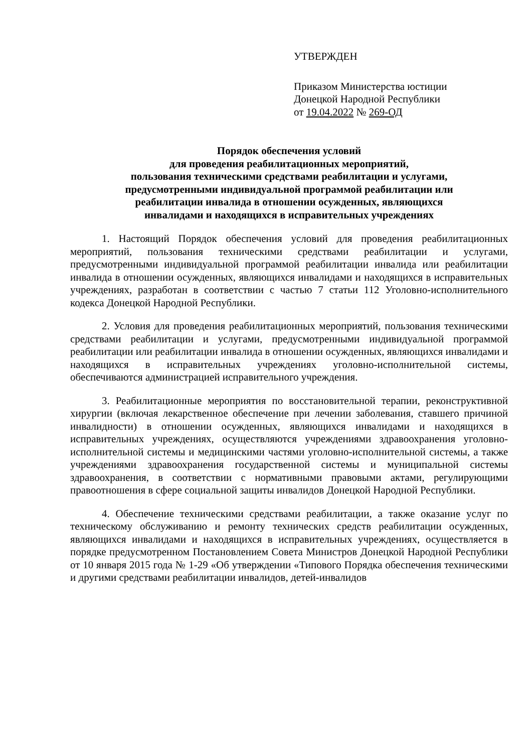УТВЕРЖДЕН
Приказом Министерства юстиции
Донецкой Народной Республики
от 19.04.2022 № 269-ОД
Порядок обеспечения условий
для проведения реабилитационных мероприятий,
пользования техническими средствами реабилитации и услугами,
предусмотренными индивидуальной программой реабилитации или
реабилитации инвалида в отношении осужденных, являющихся
инвалидами и находящихся в исправительных учреждениях
1. Настоящий Порядок обеспечения условий для проведения реабилитационных мероприятий, пользования техническими средствами реабилитации и услугами, предусмотренными индивидуальной программой реабилитации инвалида или реабилитации инвалида в отношении осужденных, являющихся инвалидами и находящихся в исправительных учреждениях, разработан в соответствии с частью 7 статьи 112 Уголовно-исполнительного кодекса Донецкой Народной Республики.
2. Условия для проведения реабилитационных мероприятий, пользования техническими средствами реабилитации и услугами, предусмотренными индивидуальной программой реабилитации или реабилитации инвалида в отношении осужденных, являющихся инвалидами и находящихся в исправительных учреждениях уголовно-исполнительной системы, обеспечиваются администрацией исправительного учреждения.
3. Реабилитационные мероприятия по восстановительной терапии, реконструктивной хирургии (включая лекарственное обеспечение при лечении заболевания, ставшего причиной инвалидности) в отношении осужденных, являющихся инвалидами и находящихся в исправительных учреждениях, осуществляются учреждениями здравоохранения уголовно-исполнительной системы и медицинскими частями уголовно-исполнительной системы, а также учреждениями здравоохранения государственной системы и муниципальной системы здравоохранения, в соответствии с нормативными правовыми актами, регулирующими правоотношения в сфере социальной защиты инвалидов Донецкой Народной Республики.
4. Обеспечение техническими средствами реабилитации, а также оказание услуг по техническому обслуживанию и ремонту технических средств реабилитации осужденных, являющихся инвалидами и находящихся в исправительных учреждениях, осуществляется в порядке предусмотренном Постановлением Совета Министров Донецкой Народной Республики от 10 января 2015 года № 1-29 «Об утверждении «Типового Порядка обеспечения техническими и другими средствами реабилитации инвалидов, детей-инвалидов